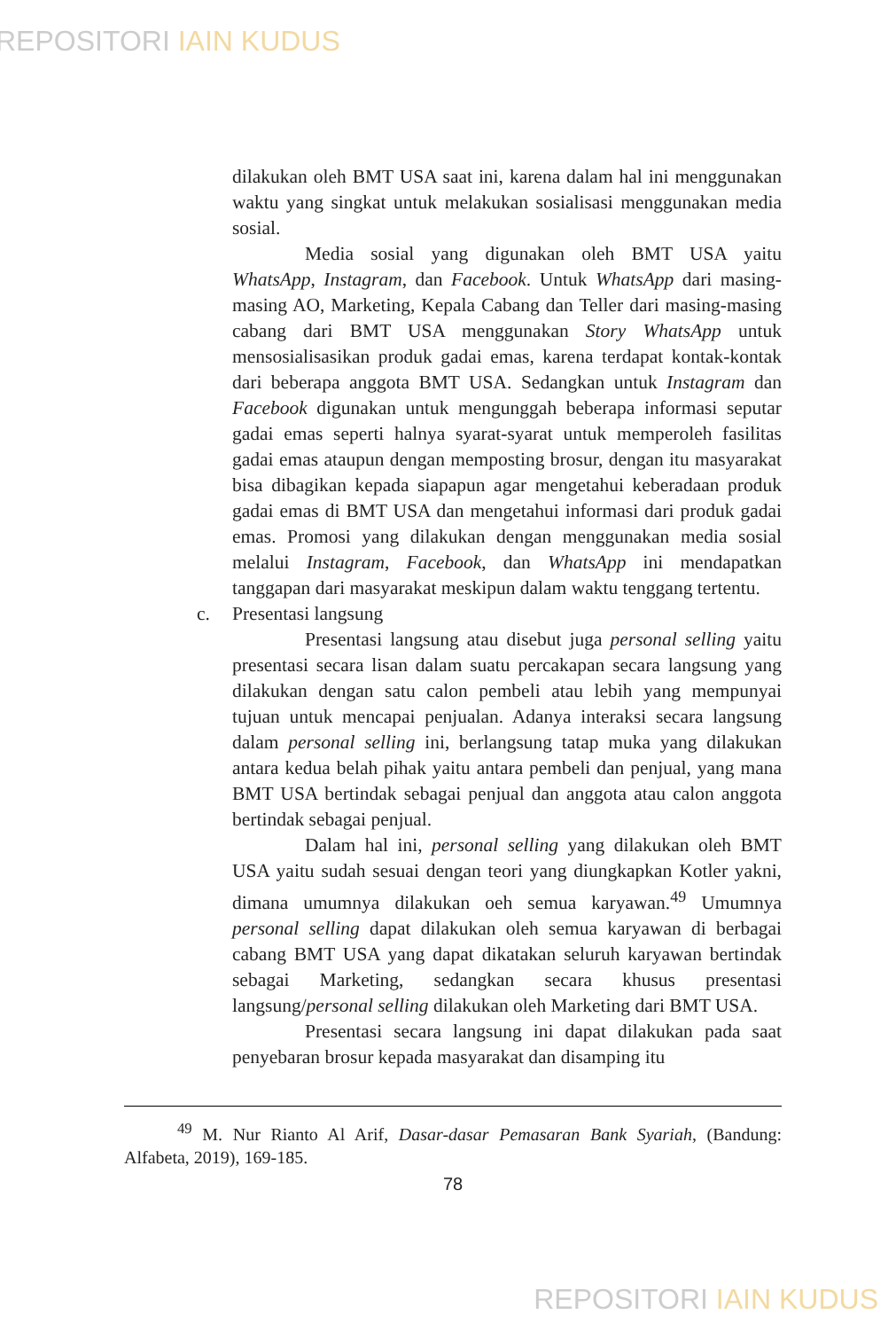REPOSITORI IAIN KUDUS
dilakukan oleh BMT USA saat ini, karena dalam hal ini menggunakan waktu yang singkat untuk melakukan sosialisasi menggunakan media sosial.
Media sosial yang digunakan oleh BMT USA yaitu WhatsApp, Instagram, dan Facebook. Untuk WhatsApp dari masing-masing AO, Marketing, Kepala Cabang dan Teller dari masing-masing cabang dari BMT USA menggunakan Story WhatsApp untuk mensosialisasikan produk gadai emas, karena terdapat kontak-kontak dari beberapa anggota BMT USA. Sedangkan untuk Instagram dan Facebook digunakan untuk mengunggah beberapa informasi seputar gadai emas seperti halnya syarat-syarat untuk memperoleh fasilitas gadai emas ataupun dengan memposting brosur, dengan itu masyarakat bisa dibagikan kepada siapapun agar mengetahui keberadaan produk gadai emas di BMT USA dan mengetahui informasi dari produk gadai emas. Promosi yang dilakukan dengan menggunakan media sosial melalui Instagram, Facebook, dan WhatsApp ini mendapatkan tanggapan dari masyarakat meskipun dalam waktu tenggang tertentu.
c. Presentasi langsung
Presentasi langsung atau disebut juga personal selling yaitu presentasi secara lisan dalam suatu percakapan secara langsung yang dilakukan dengan satu calon pembeli atau lebih yang mempunyai tujuan untuk mencapai penjualan. Adanya interaksi secara langsung dalam personal selling ini, berlangsung tatap muka yang dilakukan antara kedua belah pihak yaitu antara pembeli dan penjual, yang mana BMT USA bertindak sebagai penjual dan anggota atau calon anggota bertindak sebagai penjual.
Dalam hal ini, personal selling yang dilakukan oleh BMT USA yaitu sudah sesuai dengan teori yang diungkapkan Kotler yakni, dimana umumnya dilakukan oeh semua karyawan.<sup>49</sup> Umumnya personal selling dapat dilakukan oleh semua karyawan di berbagai cabang BMT USA yang dapat dikatakan seluruh karyawan bertindak sebagai Marketing, sedangkan secara khusus presentasi langsung/personal selling dilakukan oleh Marketing dari BMT USA.
Presentasi secara langsung ini dapat dilakukan pada saat penyebaran brosur kepada masyarakat dan disamping itu
<sup>49</sup> M. Nur Rianto Al Arif, Dasar-dasar Pemasaran Bank Syariah, (Bandung: Alfabeta, 2019), 169-185.
78
REPOSITORI IAIN KUDUS